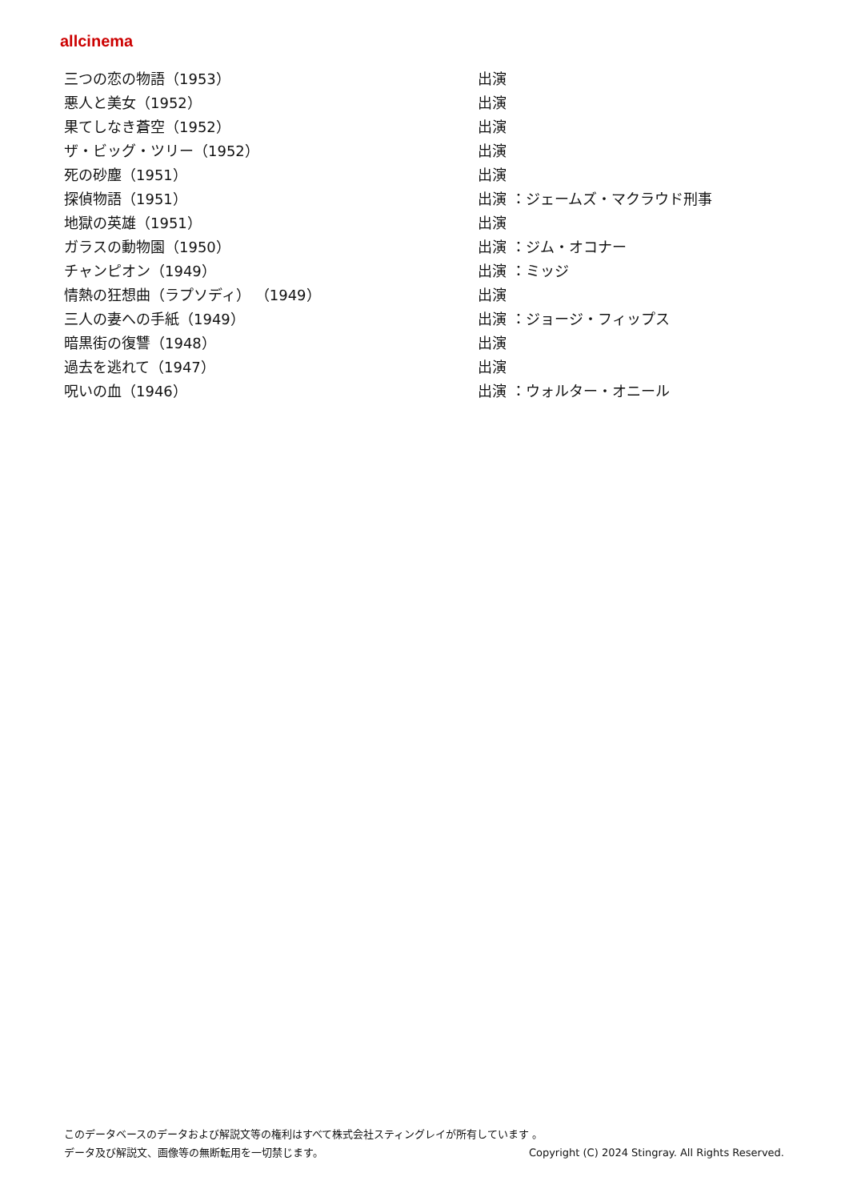allcinema
| 三つの恋の物語（1953） | 出演 |
| 悪人と美女（1952） | 出演 |
| 果てしなき蒼空（1952） | 出演 |
| ザ・ビッグ・ツリー（1952） | 出演 |
| 死の砂塵（1951） | 出演 |
| 探偵物語（1951） | 出演 ：ジェームズ・マクラウド刑事 |
| 地獄の英雄（1951） | 出演 |
| ガラスの動物園（1950） | 出演 ：ジム・オコナー |
| チャンピオン（1949） | 出演 ：ミッジ |
| 情熱の狂想曲（ラプソディ） （1949） | 出演 |
| 三人の妻への手紙（1949） | 出演 ：ジョージ・フィップス |
| 暗黒街の復讐（1948） | 出演 |
| 過去を逃れて（1947） | 出演 |
| 呪いの血（1946） | 出演 ：ウォルター・オニール |
このデータベースのデータおよび解説文等の権利はすべて株式会社スティングレイが所有しています 。
データ及び解説文、画像等の無断転用を一切禁じます。 Copyright (C) 2024 Stingray. All Rights Reserved.